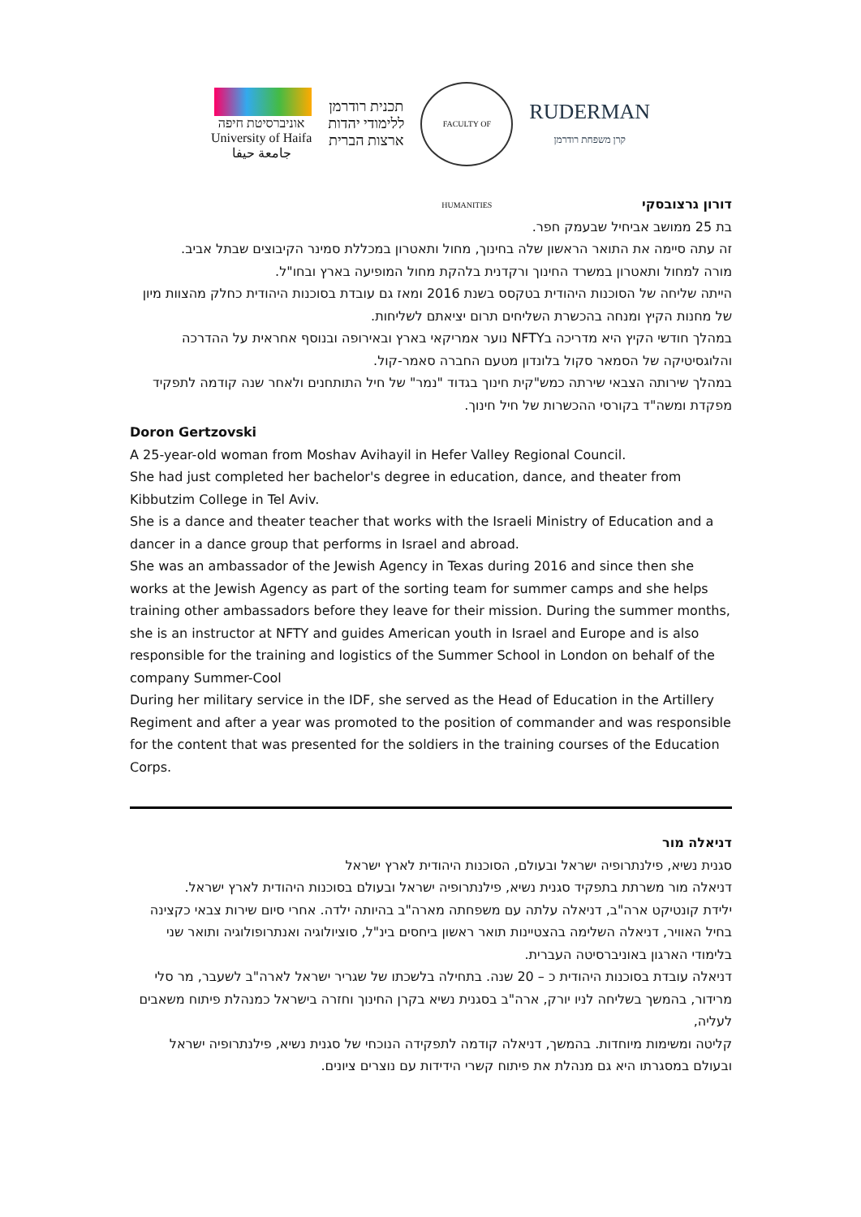אוניברסיטת חיפה
University of Haifa
جامعة حيفا
תכנית רודרמן
ללימודי יהדות
ארצות הברית
FACULTY OF HUMANITIES
RUDERMAN
קרן משפחת רודרמן
דורון גרצובסקי
בת 25 ממושב אביחיל שבעמק חפר.
זה עתה סיימה את התואר הראשון שלה בחינוך, מחול ותאטרון במכללת סמינר הקיבוצים שבתל אביב.
מורה למחול ותאטרון במשרד החינוך ורקדנית בלהקת מחול המופיעה בארץ ובחו"ל.
הייתה שליחה של הסוכנות היהודית בטקסס בשנת 2016 ומאז גם עובדת בסוכנות היהודית כחלק מהצוות מיון של מחנות הקיץ ומנחה בהכשרת השליחים תרום יציאתם לשליחות.
במהלך חודשי הקיץ היא מדריכה בNFTY נוער אמריקאי בארץ ובאירופה ובנוסף אחראית על ההדרכה והלוגסיטיקה של הסמאר סקול בלונדון מטעם החברה סאמר-קול.
במהלך שירותה הצבאי שירתה כמש"קית חינוך בגדוד "נמר" של חיל התותחנים ולאחר שנה קודמה לתפקיד מפקדת ומשה"ד בקורסי ההכשרות של חיל חינוך.
Doron Gertzovski
A 25-year-old woman from Moshav Avihayil in Hefer Valley Regional Council.
She had just completed her bachelor's degree in education, dance, and theater from Kibbutzim College in Tel Aviv.
She is a dance and theater teacher that works with the Israeli Ministry of Education and a dancer in a dance group that performs in Israel and abroad.
She was an ambassador of the Jewish Agency in Texas during 2016 and since then she works at the Jewish Agency as part of the sorting team for summer camps and she helps training other ambassadors before they leave for their mission. During the summer months, she is an instructor at NFTY and guides American youth in Israel and Europe and is also responsible for the training and logistics of the Summer School in London on behalf of the company Summer-Cool
During her military service in the IDF, she served as the Head of Education in the Artillery Regiment and after a year was promoted to the position of commander and was responsible for the content that was presented for the soldiers in the training courses of the Education Corps.
דניאלה מור
סגנית נשיא, פילנתרופיה ישראל ובעולם, הסוכנות היהודית לארץ ישראל
דניאלה מור משרתת בתפקיד סגנית נשיא, פילנתרופיה ישראל ובעולם בסוכנות היהודית לארץ ישראל.
ילידת קונטיקט ארה"ב, דניאלה עלתה עם משפחתה מארה"ב בהיותה ילדה. אחרי סיום שירות צבאי כקצינה בחיל האוויר, דניאלה השלימה בהצטיינות תואר ראשון ביחסים בינ"ל, סוציולוגיה ואנתרופולוגיה ותואר שני בלימודי הארגון באוניברסיטה העברית.
דניאלה עובדת בסוכנות היהודית כ – 20 שנה. בתחילה בלשכתו של שגריר ישראל לארה"ב לשעבר, מר סלי מרידור, בהמשך בשליחה לניו יורק, ארה"ב בסגנית נשיא בקרן החינוך וחזרה בישראל כמנהלת פיתוח משאבים לעליה,
קליטה ומשימות מיוחדות. בהמשך, דניאלה קודמה לתפקידה הנוכחי של סגנית נשיא, פילנתרופיה ישראל ובעולם במסגרתו היא גם מנהלת את פיתוח קשרי הידידות עם נוצרים ציונים.